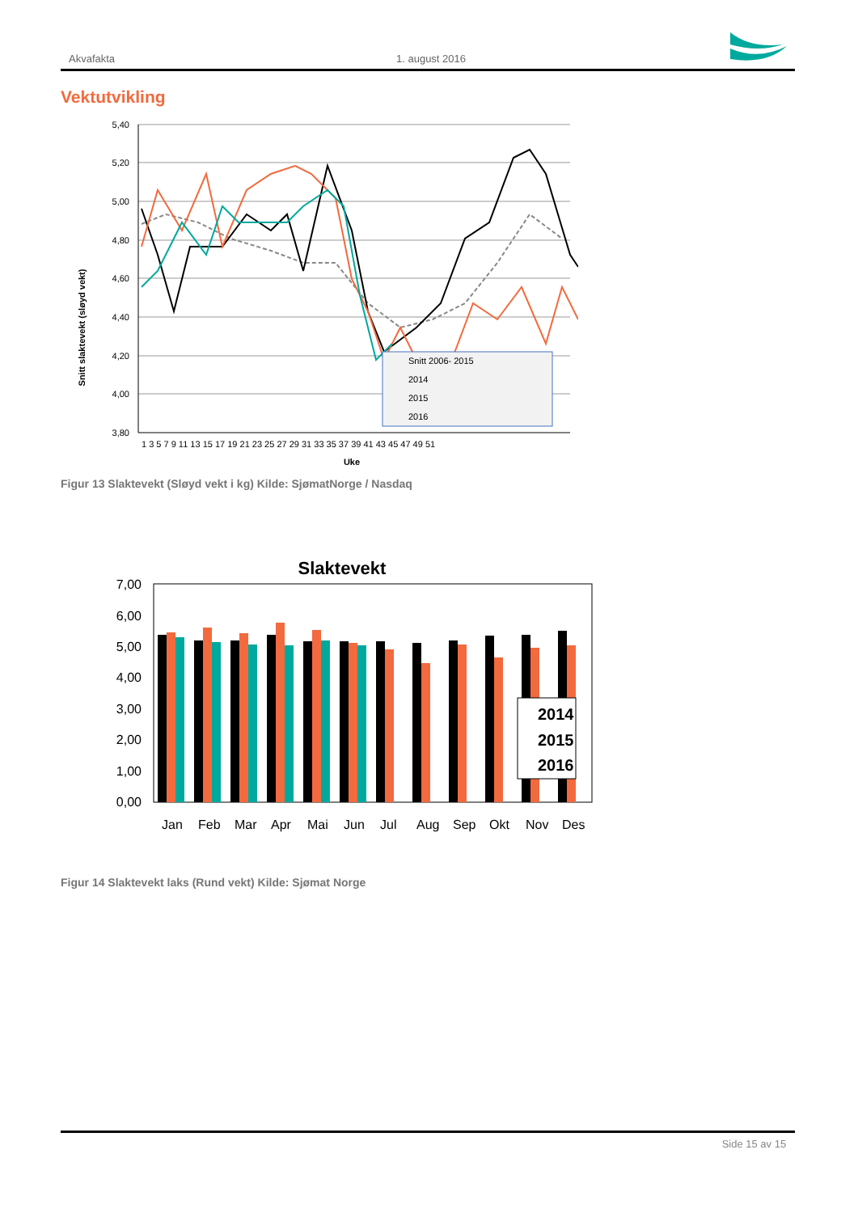Akvafakta 1. august 2016
Vektutvikling
Snitt slaktevekt (sløyd vekt)
5,40
5,20
5,00
4,80
4,60
4,40
4,20
4,00
3,80
1 3 5 7 9 11 13 15 17 19 21 23 25 27 29 31 33 35 37 39 41 43 45 47 49 51
Uke
Snitt 2006- 2015
2014
2015
2016
Figur 13 Slaktevekt (Sløyd vekt i kg) Kilde: SjømatNorge / Nasdaq
Slaktevekt
7,00
6,00
5,00
4,00
3,00
2,00
1,00
0,00
2014
2015
2016
Jan Feb Mar Apr Mai Jun Jul Aug Sep Okt Nov Des
Figur 14 Slaktevekt laks (Rund vekt) Kilde: Sjømat Norge
Side 15 av 15